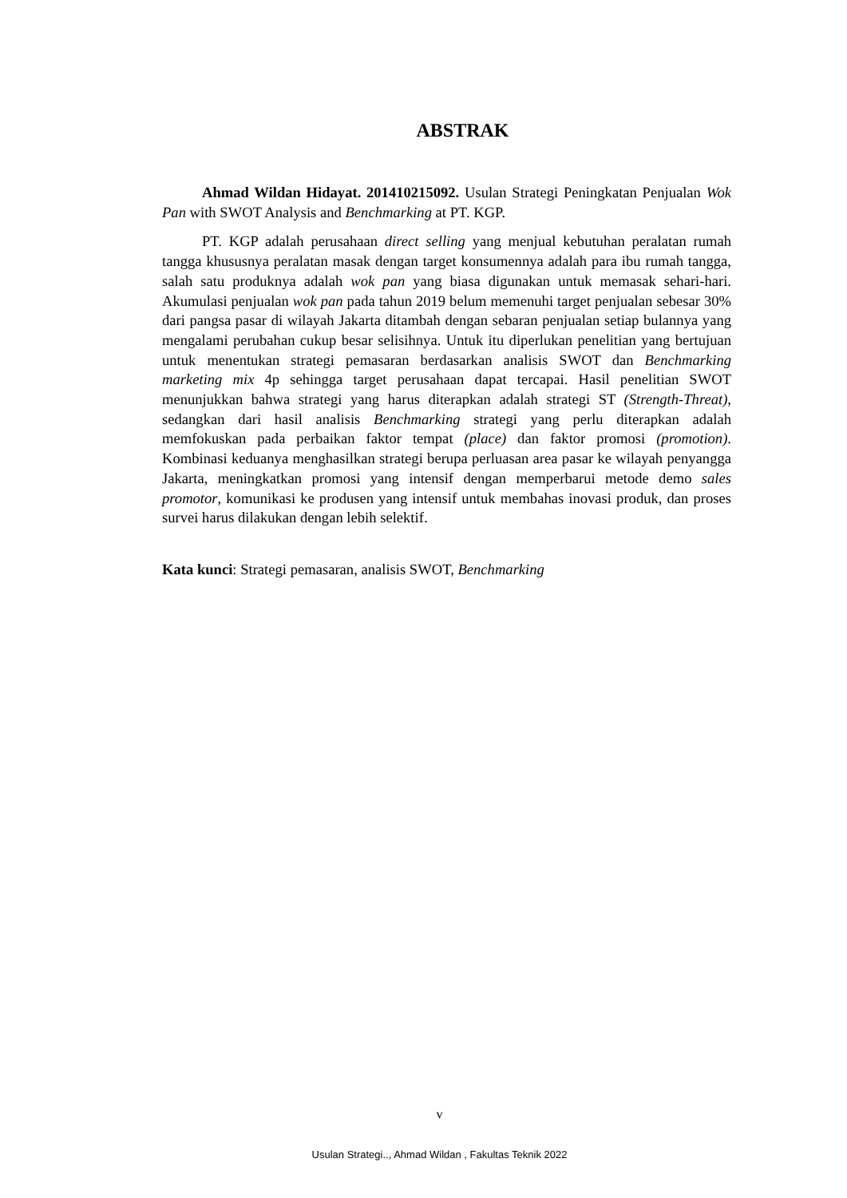ABSTRAK
Ahmad Wildan Hidayat. 201410215092. Usulan Strategi Peningkatan Penjualan Wok Pan with SWOT Analysis and Benchmarking at PT. KGP.
PT. KGP adalah perusahaan direct selling yang menjual kebutuhan peralatan rumah tangga khususnya peralatan masak dengan target konsumennya adalah para ibu rumah tangga, salah satu produknya adalah wok pan yang biasa digunakan untuk memasak sehari-hari. Akumulasi penjualan wok pan pada tahun 2019 belum memenuhi target penjualan sebesar 30% dari pangsa pasar di wilayah Jakarta ditambah dengan sebaran penjualan setiap bulannya yang mengalami perubahan cukup besar selisihnya. Untuk itu diperlukan penelitian yang bertujuan untuk menentukan strategi pemasaran berdasarkan analisis SWOT dan Benchmarking marketing mix 4p sehingga target perusahaan dapat tercapai. Hasil penelitian SWOT menunjukkan bahwa strategi yang harus diterapkan adalah strategi ST (Strength-Threat), sedangkan dari hasil analisis Benchmarking strategi yang perlu diterapkan adalah memfokuskan pada perbaikan faktor tempat (place) dan faktor promosi (promotion). Kombinasi keduanya menghasilkan strategi berupa perluasan area pasar ke wilayah penyangga Jakarta, meningkatkan promosi yang intensif dengan memperbarui metode demo sales promotor, komunikasi ke produsen yang intensif untuk membahas inovasi produk, dan proses survei harus dilakukan dengan lebih selektif.
Kata kunci: Strategi pemasaran, analisis SWOT, Benchmarking
v
Usulan Strategi.., Ahmad Wildan , Fakultas Teknik 2022